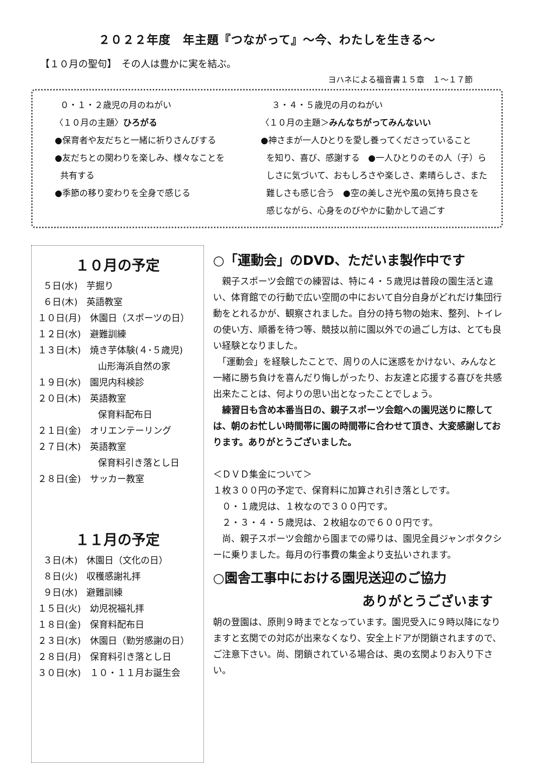２０２２年度　年主題『つながって』～今、わたしを生きる～
【１０月の聖句】　その人は豊かに実を結ぶ。
ヨハネによる福音書１５章　１～１７節
０・１・２歳児の月のねがい
〈１０月の主題〉ひろがる
●保育者や友だちと一緒に祈りさんびする
●友だちとの関わりを楽しみ、様々なことを
共有する
●季節の移り変わりを全身で感じる
３・４・５歳児の月のねがい
〈１０月の主題＞みんなちがってみんないい
●神さまが一人ひとりを愛し養ってくださっていること
を知り、喜び、感謝する　●一人ひとりのその人（子）ら
しさに気づいて、おもしろさや楽しさ、素晴らしさ、また
難しさも感じ合う　●空の美しさ光や風の気持ち良さを
感じながら、心身をのびやかに動かして過ごす
１０月の予定
５日(水)　芋掘り
６日(木)　英語教室
１０日(月)　休園日（スポーツの日）
１２日(水)　避難訓練
１３日(木)　焼き芋体験(４･５歳児)
山形海浜自然の家
１９日(水)　園児内科検診
２０日(木)　英語教室
保育料配布日
２１日(金)　オリエンテーリング
２７日(木)　英語教室
保育料引き落とし日
２８日(金)　サッカー教室
１１月の予定
３日(木)　休園日（文化の日）
８日(火)　収穫感謝礼拝
９日(水)　避難訓練
１５日(火)　幼児祝福礼拝
１８日(金)　保育料配布日
２３日(水)　休園日（勤労感謝の日）
２８日(月)　保育料引き落とし日
３０日(水)　１０・１１月お誕生会
○「運動会」のDVD、ただいま製作中です
　親子スポーツ会館での練習は、特に４・５歳児は普段の園生活と違い、体育館での行動で広い空間の中において自分自身がどれだけ集団行動をとれるかが、観察されました。自分の持ち物の始末、整列、トイレの使い方、順番を待つ等、競技以前に園以外での過ごし方は、とても良い経験となりました。
　「運動会」を経験したことで、周りの人に迷惑をかけない、みんなと一緒に勝ち負けを喜んだり悔しがったり、お友達と応援する喜びを共感出来たことは、何よりの思い出となったことでしょう。
　練習日も含め本番当日の、親子スポーツ会館への園児送りに際しては、朝のお忙しい時間帯に園の時間帯に合わせて頂き、大変感謝しております。ありがとうございました。
＜ＤＶＤ集金について＞
１枚３００円の予定で、保育料に加算され引き落としです。
　０・１歳児は、１枚なので３００円です。
　２・３・４・５歳児は、２枚組なので６００円です。
　尚、親子スポーツ会館から園までの帰りは、園児全員ジャンボタクシーに乗りました。毎月の行事費の集金より支払いされます。
○園舎工事中における園児送迎のご協力
ありがとうございます
朝の登園は、原則９時までとなっています。園児受入に９時以降になりますと玄関での対応が出来なくなり、安全上ドアが閉鎖されますので、ご注意下さい。尚、閉鎖されている場合は、奥の玄関よりお入り下さい。